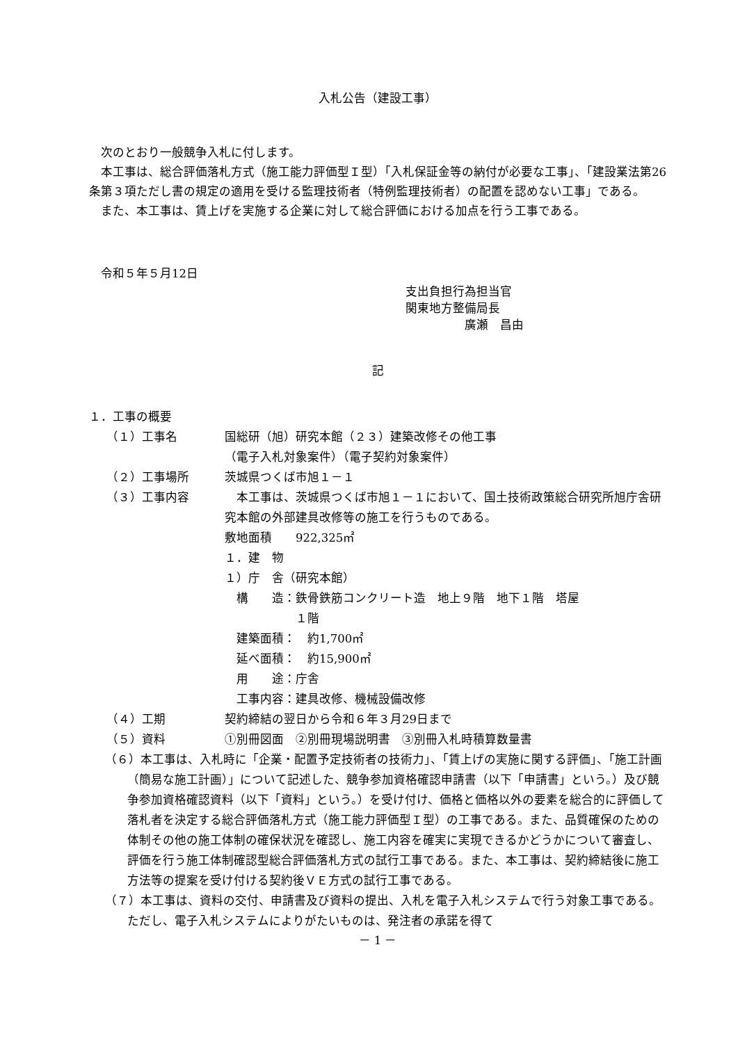入札公告（建設工事）
　次のとおり一般競争入札に付します。
　本工事は、総合評価落札方式（施工能力評価型Ｉ型）「入札保証金等の納付が必要な工事」、「建設業法第26条第３項ただし書の規定の適用を受ける監理技術者（特例監理技術者）の配置を認めない工事」である。
　また、本工事は、賃上げを実施する企業に対して総合評価における加点を行う工事である。
　令和５年５月12日
支出負担行為担当官
関東地方整備局長
　　　　　廣瀬　昌由
記
１．工事の概要
（１）工事名 国総研（旭）研究本館（２３）建築改修その他工事
（電子入札対象案件）（電子契約対象案件）
（２）工事場所 茨城県つくば市旭１－１
（３）工事内容 　本工事は、茨城県つくば市旭１－１において、国土技術政策総合研究所旭庁舎研究本館の外部建具改修等の施工を行うものである。
敷地面積　　922,325㎡
１．建　物
１）庁　舎（研究本館）
　構　　造：鉄骨鉄筋コンクリート造　地上９階　地下１階　塔屋
　　　　　　１階
　建築面積：　約1,700㎡
　延べ面積：　約15,900㎡
　用　　途：庁舎
　工事内容：建具改修、機械設備改修
（４）工期 契約締結の翌日から令和６年３月29日まで
（５）資料 ①別冊図面　②別冊現場説明書　③別冊入札時積算数量書
（６）本工事は、入札時に「企業・配置予定技術者の技術力」、「賃上げの実施に関する評価」、「施工計画（簡易な施工計画）」について記述した、競争参加資格確認申請書（以下「申請書」という。）及び競争参加資格確認資料（以下「資料」という。）を受け付け、価格と価格以外の要素を総合的に評価して落札者を決定する総合評価落札方式（施工能力評価型Ｉ型）の工事である。また、品質確保のための体制その他の施工体制の確保状況を確認し、施工内容を確実に実現できるかどうかについて審査し、評価を行う施工体制確認型総合評価落札方式の試行工事である。また、本工事は、契約締結後に施工方法等の提案を受け付ける契約後ＶＥ方式の試行工事である。
（７）本工事は、資料の交付、申請書及び資料の提出、入札を電子入札システムで行う対象工事である。ただし、電子入札システムによりがたいものは、発注者の承諾を得て
－ 1 －